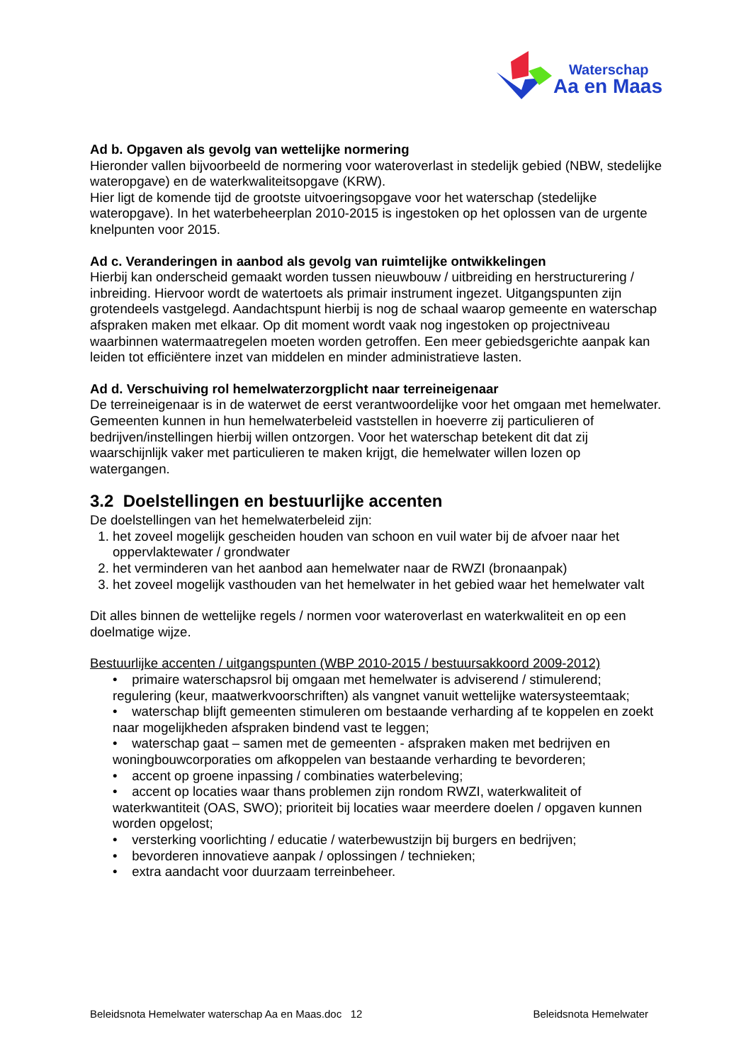Waterschap
Aa en Maas
Ad b. Opgaven als gevolg van wettelijke normering
Hieronder vallen bijvoorbeeld de normering voor wateroverlast in stedelijk gebied (NBW, stedelijke wateropgave) en de waterkwaliteitsopgave (KRW).
Hier ligt de komende tijd de grootste uitvoeringsopgave voor het waterschap (stedelijke wateropgave). In het waterbeheerplan 2010-2015 is ingestoken op het oplossen van de urgente knelpunten voor 2015.
Ad c. Veranderingen in aanbod als gevolg van ruimtelijke ontwikkelingen
Hierbij kan onderscheid gemaakt worden tussen nieuwbouw / uitbreiding en herstructurering / inbreiding. Hiervoor wordt de watertoets als primair instrument ingezet. Uitgangspunten zijn grotendeels vastgelegd. Aandachtspunt hierbij is nog de schaal waarop gemeente en waterschap afspraken maken met elkaar. Op dit moment wordt vaak nog ingestoken op projectniveau waarbinnen watermaatregelen moeten worden getroffen. Een meer gebiedsgerichte aanpak kan leiden tot efficiëntere inzet van middelen en minder administratieve lasten.
Ad d. Verschuiving rol hemelwaterzorgplicht naar terreineigenaar
De terreineigenaar is in de waterwet de eerst verantwoordelijke voor het omgaan met hemelwater. Gemeenten kunnen in hun hemelwaterbeleid vaststellen in hoeverre zij particulieren of bedrijven/instellingen hierbij willen ontzorgen. Voor het waterschap betekent dit dat zij waarschijnlijk vaker met particulieren te maken krijgt, die hemelwater willen lozen op watergangen.
3.2 Doelstellingen en bestuurlijke accenten
De doelstellingen van het hemelwaterbeleid zijn:
1. het zoveel mogelijk gescheiden houden van schoon en vuil water bij de afvoer naar het oppervlaktewater / grondwater
2. het verminderen van het aanbod aan hemelwater naar de RWZI (bronaanpak)
3. het zoveel mogelijk vasthouden van het hemelwater in het gebied waar het hemelwater valt
Dit alles binnen de wettelijke regels / normen voor wateroverlast en waterkwaliteit en op een doelmatige wijze.
Bestuurlijke accenten / uitgangspunten (WBP 2010-2015 / bestuursakkoord 2009-2012)
• primaire waterschapsrol bij omgaan met hemelwater is adviserend / stimulerend; regulering (keur, maatwerkvoorschriften) als vangnet vanuit wettelijke watersysteemtaak;
• waterschap blijft gemeenten stimuleren om bestaande verharding af te koppelen en zoekt naar mogelijkheden afspraken bindend vast te leggen;
• waterschap gaat – samen met de gemeenten - afspraken maken met bedrijven en woningbouwcorporaties om afkoppelen van bestaande verharding te bevorderen;
• accent op groene inpassing / combinaties waterbeleving;
• accent op locaties waar thans problemen zijn rondom RWZI, waterkwaliteit of waterkwantiteit (OAS, SWO); prioriteit bij locaties waar meerdere doelen / opgaven kunnen worden opgelost;
• versterking voorlichting / educatie / waterbewustzijn bij burgers en bedrijven;
• bevorderen innovatieve aanpak / oplossingen / technieken;
• extra aandacht voor duurzaam terreinbeheer.
Beleidsnota Hemelwater waterschap Aa en Maas.doc 12 Beleidsnota Hemelwater